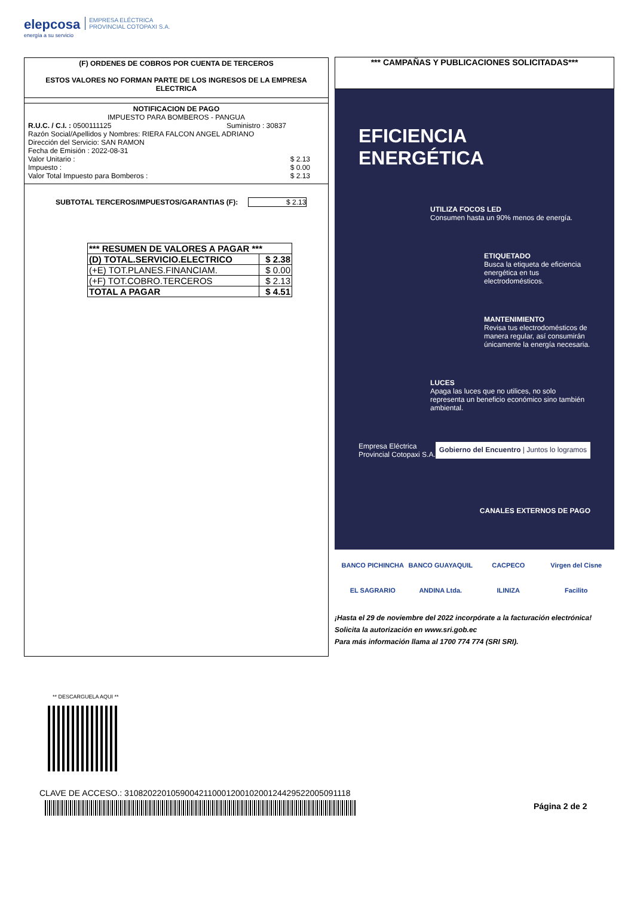elepcosa
energía a su servicio
EMPRESA ELÉCTRICA
PROVINCIAL COTOPAXI S.A.
(F) ORDENES DE COBROS POR CUENTA DE TERCEROS
ESTOS VALORES NO FORMAN PARTE DE LOS INGRESOS DE LA EMPRESA ELECTRICA
NOTIFICACION DE PAGO
IMPUESTO PARA BOMBEROS - PANGUA
R.U.C. / C.I. : 0500111125 Suministro : 30837
Razón Social/Apellidos y Nombres: RIERA FALCON ANGEL ADRIANO
Dirección del Servicio: SAN RAMON
Fecha de Emisión : 2022-08-31
Valor Unitario : $ 2.13
Impuesto : $ 0.00
Valor Total Impuesto para Bomberos : $ 2.13
SUBTOTAL TERCEROS/IMPUESTOS/GARANTIAS (F): $ 2.13
| *** RESUMEN DE VALORES A PAGAR *** | |
| --- | --- |
| (D) TOTAL.SERVICIO.ELECTRICO | $ 2.38 |
| (+E) TOT.PLANES.FINANCIAM. | $ 0.00 |
| (+F) TOT.COBRO.TERCEROS | $ 2.13 |
| TOTAL A PAGAR | $ 4.51 |
*** CAMPAÑAS Y PUBLICACIONES SOLICITADAS***
EFICIENCIA
ENERGÉTICA
UTILIZA FOCOS LED
Consumen hasta un 90% menos de energía.
ETIQUETADO
Busca la etiqueta de eficiencia energética en tus electrodomésticos.
MANTENIMIENTO
Revisa tus electrodomésticos de manera regular, así consumirán únicamente la energía necesaria.
LUCES
Apaga las luces que no utilices, no solo representa un beneficio económico sino también ambiental.
Empresa Eléctrica
Provincial Cotopaxi S.A. Gobierno del Encuentro | Juntos lo logramos
CANALES EXTERNOS DE PAGO
BANCO PICHINCHA BANCO GUAYAQUIL CACPECO Virgen del Cisne EL SAGRARIO ANDINA Ltda. ILINIZA Facilito
¡Hasta el 29 de noviembre del 2022 incorpórate a la facturación electrónica!
Solicita la autorización en www.sri.gob.ec
Para más información llama al 1700 774 774 (SRI SRI).
** DESCARGUELA AQUI **
CLAVE DE ACCESO.: 3108202201059004211000120010200124429522005091118
Página 2 de 2